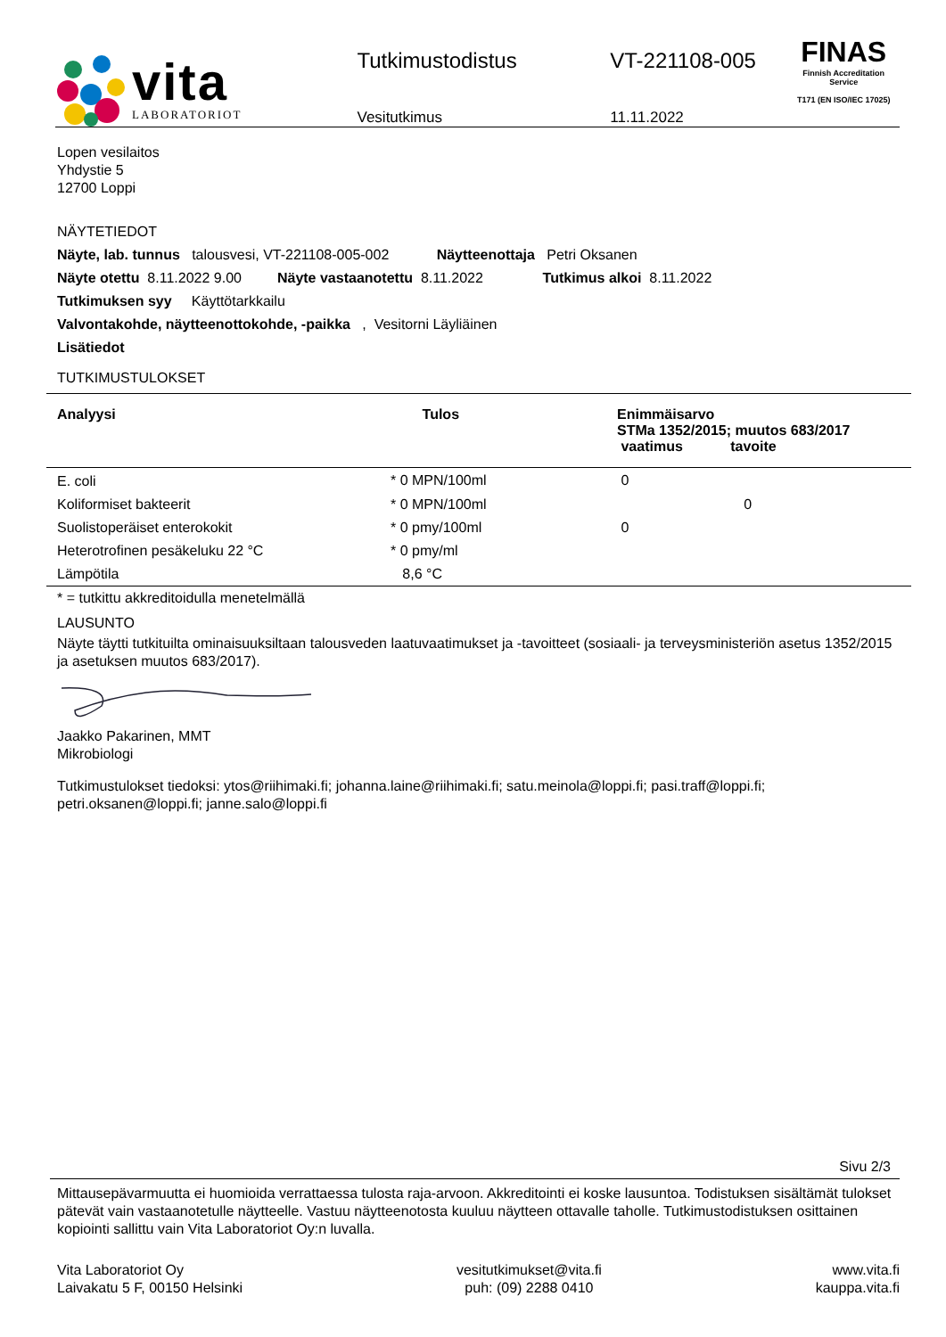vita
LABORATORIOT
Tutkimustodistus
Vesitutkimus
VT-221108-005
11.11.2022
FINAS
Finnish Accreditation Service
T171 (EN ISO/IEC 17025)
Lopen vesilaitos
Yhdystie 5
12700 Loppi
NÄYTETIEDOT
Näyte, lab. tunnus talousvesi, VT-221108-005-002 Näytteenottaja Petri Oksanen
Näyte otettu 8.11.2022 9.00 Näyte vastaanotettu 8.11.2022 Tutkimus alkoi 8.11.2022
Tutkimuksen syy Käyttötarkkailu
Valvontakohde, näytteenottokohde, -paikka , Vesitorni Läyliäinen
Lisätiedot
TUTKIMUSTULOKSET
| Analyysi | Tulos | Enimmäisarvo STMa 1352/2015; muutos 683/2017 vaatimus tavoite |
| --- | --- | --- |
| E. coli | * 0 MPN/100ml | 0 |
| Koliformiset bakteerit | * 0 MPN/100ml | 0 |
| Suolistoperäiset enterokokit | * 0 pmy/100ml | 0 |
| Heterotrofinen pesäkeluku 22 °C | * 0 pmy/ml | |
| Lämpötila | 8,6 °C | |
* = tutkittu akkreditoidulla menetelmällä
LAUSUNTO
Näyte täytti tutkituilta ominaisuuksiltaan talousveden laatuvaatimukset ja -tavoitteet (sosiaali- ja terveysministeriön asetus 1352/2015 ja asetuksen muutos 683/2017).
Jaakko Pakarinen, MMT
Mikrobiologi
Tutkimustulokset tiedoksi: ytos@riihimaki.fi; johanna.laine@riihimaki.fi; satu.meinola@loppi.fi; pasi.traff@loppi.fi; petri.oksanen@loppi.fi; janne.salo@loppi.fi
Sivu 2/3
Mittausepävarmuutta ei huomioida verrattaessa tulosta raja-arvoon. Akkreditointi ei koske lausuntoa. Todistuksen sisältämät tulokset pätevät vain vastaanotetulle näytteelle. Vastuu näytteenotosta kuuluu näytteen ottavalle taholle. Tutkimustodistuksen osittainen kopiointi sallittu vain Vita Laboratoriot Oy:n luvalla.
Vita Laboratoriot Oy
Laivakatu 5 F, 00150 Helsinki
vesitutkimukset@vita.fi
puh: (09) 2288 0410
www.vita.fi
kauppa.vita.fi